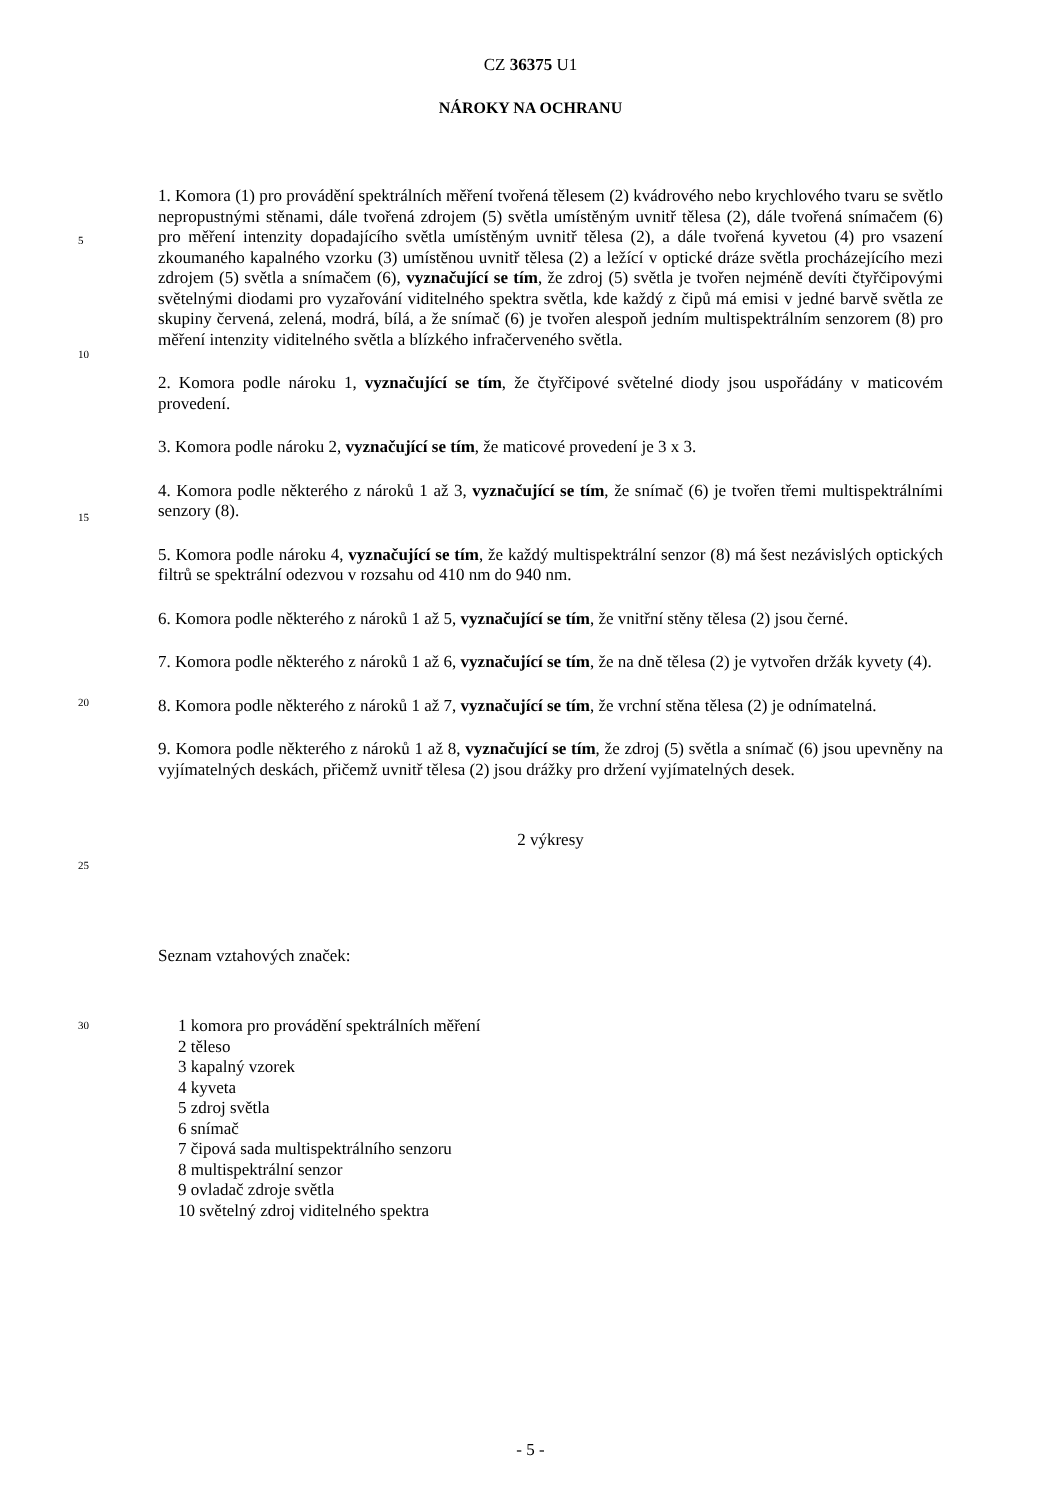CZ 36375 U1
NÁROKY NA OCHRANU
5
10
15
20
25
30
1. Komora (1) pro provádění spektrálních měření tvořená tělesem (2) kvádrového nebo krychlového tvaru se světlo nepropustnými stěnami, dále tvořená zdrojem (5) světla umístěným uvnitř tělesa (2), dále tvořená snímačem (6) pro měření intenzity dopadajícího světla umístěným uvnitř tělesa (2), a dále tvořená kyvetou (4) pro vsazení zkoumaného kapalného vzorku (3) umístěnou uvnitř tělesa (2) a ležící v optické dráze světla procházejícího mezi zdrojem (5) světla a snímačem (6), vyznačující se tím, že zdroj (5) světla je tvořen nejméně devíti čtyřčipovými světelnými diodami pro vyzařování viditelného spektra světla, kde každý z čipů má emisi v jedné barvě světla ze skupiny červená, zelená, modrá, bílá, a že snímač (6) je tvořen alespoň jedním multispektrálním senzorem (8) pro měření intenzity viditelného světla a blízkého infračerveného světla.
2. Komora podle nároku 1, vyznačující se tím, že čtyřčipové světelné diody jsou uspořádány v maticovém provedení.
3. Komora podle nároku 2, vyznačující se tím, že maticové provedení je 3 x 3.
4. Komora podle některého z nároků 1 až 3, vyznačující se tím, že snímač (6) je tvořen třemi multispektrálními senzory (8).
5. Komora podle nároku 4, vyznačující se tím, že každý multispektrální senzor (8) má šest nezávislých optických filtrů se spektrální odezvou v rozsahu od 410 nm do 940 nm.
6. Komora podle některého z nároků 1 až 5, vyznačující se tím, že vnitřní stěny tělesa (2) jsou černé.
7. Komora podle některého z nároků 1 až 6, vyznačující se tím, že na dně tělesa (2) je vytvořen držák kyvety (4).
8. Komora podle některého z nároků 1 až 7, vyznačující se tím, že vrchní stěna tělesa (2) je odnímatelná.
9. Komora podle některého z nároků 1 až 8, vyznačující se tím, že zdroj (5) světla a snímač (6) jsou upevněny na vyjímatelných deskách, přičemž uvnitř tělesa (2) jsou drážky pro držení vyjímatelných desek.
2 výkresy
Seznam vztahových značek:
1 komora pro provádění spektrálních měření
2 těleso
3 kapalný vzorek
4 kyveta
5 zdroj světla
6 snímač
7 čipová sada multispektrálního senzoru
8 multispektrální senzor
9 ovladač zdroje světla
10 světelný zdroj viditelného spektra
- 5 -